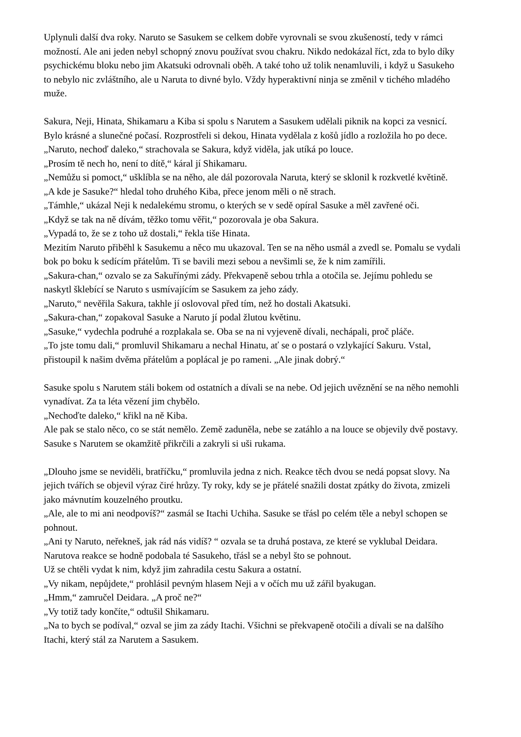Uplynuli další dva roky. Naruto se Sasukem se celkem dobře vyrovnali se svou zkušeností, tedy v rámci možností. Ale ani jeden nebyl schopný znovu používat svou chakru. Nikdo nedokázal říct, zda to bylo díky psychickému bloku nebo jim Akatsuki odrovnali oběh. A také toho už tolik nenamluvili, i když u Sasukeho to nebylo nic zvláštního, ale u Naruta to divné bylo. Vždy hyperaktivní ninja se změnil v tichého mladého muže.
Sakura, Neji, Hinata, Shikamaru a Kiba si spolu s Narutem a Sasukem udělali piknik na kopci za vesnicí.
Bylo krásné a slunečné počasí. Rozprostřeli si dekou, Hinata vydělala z košů jídlo a rozložila ho po dece.
„Naruto, nechoď daleko,“ strachovala se Sakura, když viděla, jak utíká po louce.
„Prosím tě nech ho, není to dítě,“ káral jí Shikamaru.
„Nemůžu si pomoct,“ ušklíbla se na něho, ale dál pozorovala Naruta, který se sklonil k rozkvetlé květině.
„A kde je Sasuke?“ hledal toho druhého Kiba, přece jenom měli o ně strach.
„Támhle,“ ukázal Neji k nedalekému stromu, o kterých se v sedě opíral Sasuke a měl zavřené oči.
„Když se tak na ně dívám, těžko tomu věřit,“ pozorovala je oba Sakura.
„Vypadá to, že se z toho už dostali,“ řekla tiše Hinata.
Mezitím Naruto přiběhl k Sasukemu a něco mu ukazoval. Ten se na něho usmál a zvedl se. Pomalu se vydali bok po boku k sedícím přátelům. Ti se bavili mezi sebou a nevšimli se, že k nim zamířili.
„Sakura-chan,“ ozvalo se za Sakuřínými zády. Překvapeně sebou trhla a otočila se. Jejímu pohledu se naskytl šklebící se Naruto s usmívajícím se Sasukem za jeho zády.
„Naruto,“ nevěřila Sakura, takhle jí oslovoval před tím, než ho dostali Akatsuki.
„Sakura-chan,“ zopakoval Sasuke a Naruto jí podal žlutou květinu.
„Sasuke,“ vydechla podruhé a rozplakala se. Oba se na ni vyjeveně dívali, nechápali, proč pláče.
„To jste tomu dali,“ promluvil Shikamaru a nechal Hinatu, ať se o postará o vzlykající Sakuru. Vstal, přistoupil k našim dvěma přátelům a poplácal je po rameni. „Ale jinak dobrý.“
Sasuke spolu s Narutem stáli bokem od ostatních a dívali se na nebe. Od jejich uvěznění se na něho nemohli vynadívat. Za ta léta vězení jim chybělo.
„Nechoďte daleko,“ křikl na ně Kiba.
Ale pak se stalo něco, co se stát nemělo. Země zaduněla, nebe se zatáhlo a na louce se objevily dvě postavy. Sasuke s Narutem se okamžitě přikrčili a zakryli si uši rukama.
„Dlouho jsme se neviděli, bratříčku,“ promluvila jedna z nich. Reakce těch dvou se nedá popsat slovy. Na jejich tvářích se objevil výraz čiré hrůzy. Ty roky, kdy se je přátelé snažili dostat zpátky do života, zmizeli jako mávnutím kouzelného proutku.
„Ale, ale to mi ani neodpovíš?“ zasmál se Itachi Uchiha. Sasuke se třásl po celém těle a nebyl schopen se pohnout.
„Ani ty Naruto, neřekneš, jak rád nás vidíš? “ ozvala se ta druhá postava, ze které se vyklubal Deidara. Narutova reakce se hodně podobala té Sasukeho, třásl se a nebyl što se pohnout.
Už se chtěli vydat k nim, když jim zahradila cestu Sakura a ostatní.
„Vy nikam, nepůjdete,“ prohlásil pevným hlasem Neji a v očích mu už zářil byakugan.
„Hmm,“ zamručel Deidara. „A proč ne?“
„Vy totiž tady končíte,“ odtušil Shikamaru.
„Na to bych se podíval,“ ozval se jim za zády Itachi. Všichni se překvapeně otočili a dívali se na dalšího Itachi, který stál za Narutem a Sasukem.